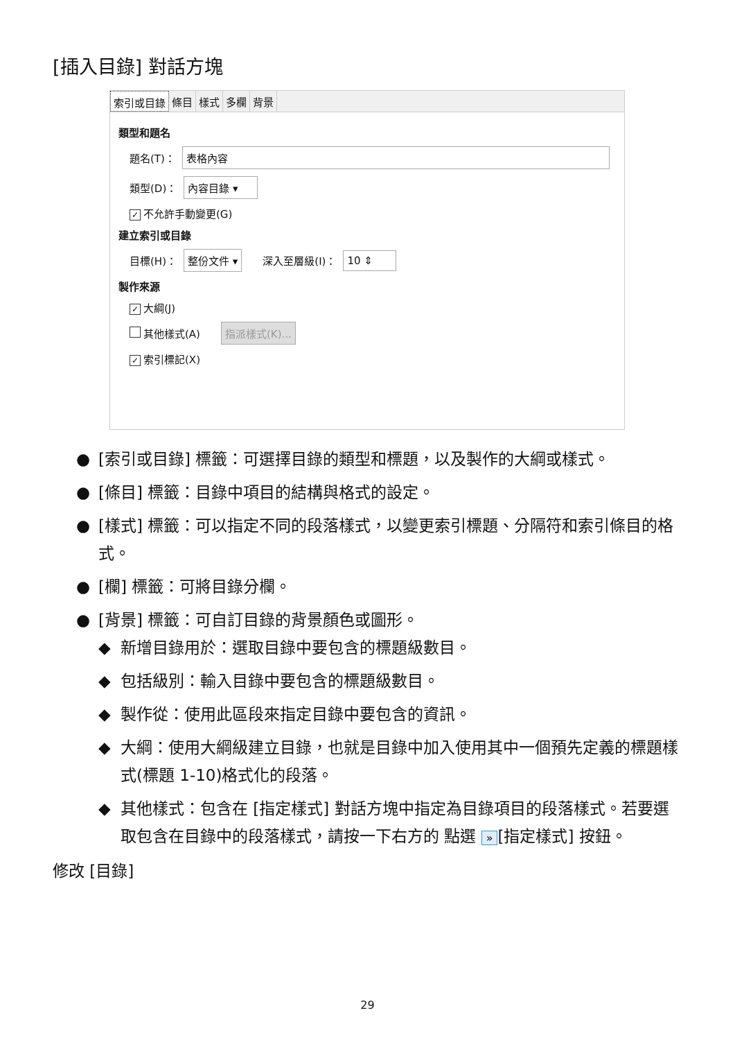[插入目錄] 對話方塊
索引或目錄 條目 樣式 多欄 背景
類型和題名
題名(T)： 表格內容
類型(D)： 內容目錄 ▾
✓ 不允許手動變更(G)
建立索引或目錄
目標(H)： 整份文件 ▾ 深入至層級(I)： 10 ⇕
製作來源
✓ 大綱(J)
其他樣式(A) 指派樣式(K)...
✓ 索引標記(X)
● [索引或目錄] 標籤：可選擇目錄的類型和標題，以及製作的大綱或樣式。
● [條目] 標籤：目錄中項目的結構與格式的設定。
● [樣式] 標籤：可以指定不同的段落樣式，以變更索引標題、分隔符和索引條目的格式。
● [欄] 標籤：可將目錄分欄。
● [背景] 標籤：可自訂目錄的背景顏色或圖形。
◆ 新增目錄用於：選取目錄中要包含的標題級數目。
◆ 包括級別：輸入目錄中要包含的標題級數目。
◆ 製作從：使用此區段來指定目錄中要包含的資訊。
◆ 大綱：使用大綱級建立目錄，也就是目錄中加入使用其中一個預先定義的標題樣式(標題 1-10)格式化的段落。
◆ 其他樣式：包含在 [指定樣式] 對話方塊中指定為目錄項目的段落樣式。若要選取包含在目錄中的段落樣式，請按一下右方的 點選 » [指定樣式] 按鈕。
修改 [目錄]
29